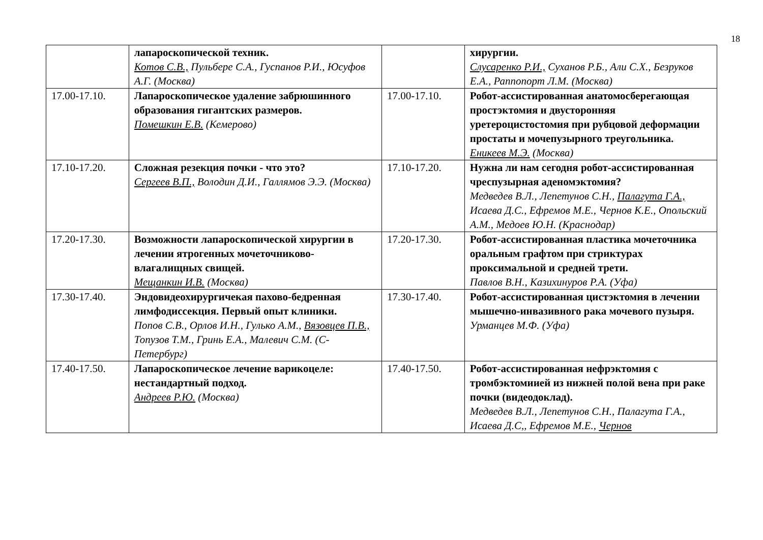18
| | лапароскопической техник. Котов С.В., Пульбере С.А., Гуспанов Р.И., Юсуфов А.Г. (Москва) | | хирургии. Слусаренко Р.И., Суханов Р.Б., Али С.Х., Безруков Е.А., Раппопорт Л.М. (Москва) |
| 17.00-17.10. | Лапароскопическое удаление забрюшинного образования гигантских размеров. Помешкин Е.В. (Кемерово) | 17.00-17.10. | Робот-ассистированная анатомосберегающая простэктомия и двусторонняя уретероцистостомия при рубцовой деформации простаты и мочепузырного треугольника. Еникеев М.Э. (Москва) |
| 17.10-17.20. | Сложная резекция почки - что это? Сергеев В.П., Володин Д.И., Галлямов Э.Э. (Москва) | 17.10-17.20. | Нужна ли нам сегодня робот-ассистированная чреспузырная аденомэктомия? Медведев В.Л., Лепетунов С.Н., Палагута Г.А., Исаева Д.С., Ефремов М.Е., Чернов К.Е., Опольский А.М., Медоев Ю.Н. (Краснодар) |
| 17.20-17.30. | Возможности лапароскопической хирургии в лечении ятрогенных мочеточниково-влагалищных свищей. Мещанкин И.В. (Москва) | 17.20-17.30. | Робот-ассистированная пластика мочеточника оральным графтом при стриктурах проксимальной и средней трети. Павлов В.Н., Казихинуров Р.А. (Уфа) |
| 17.30-17.40. | Эндовидеохирургичекая пахово-бедренная лимфодиссекция. Первый опыт клиники. Попов С.В., Орлов И.Н., Гулько А.М., Вязовцев П.В., Топузов Т.М., Гринь Е.А., Малевич С.М. (С-Петербург) | 17.30-17.40. | Робот-ассистированная цистэктомия в лечении мышечно-инвазивного рака мочевого пузыря. Урманцев М.Ф. (Уфа) |
| 17.40-17.50. | Лапароскопическое лечение варикоцеле: нестандартный подход. Андреев Р.Ю. (Москва) | 17.40-17.50. | Робот-ассистированная нефрэктомия с тромбэктомиией из нижней полой вена при раке почки (видеодоклад). Медведев В.Л., Лепетунов С.Н., Палагута Г.А., Исаева Д.С,, Ефремов М.Е., Чернов |